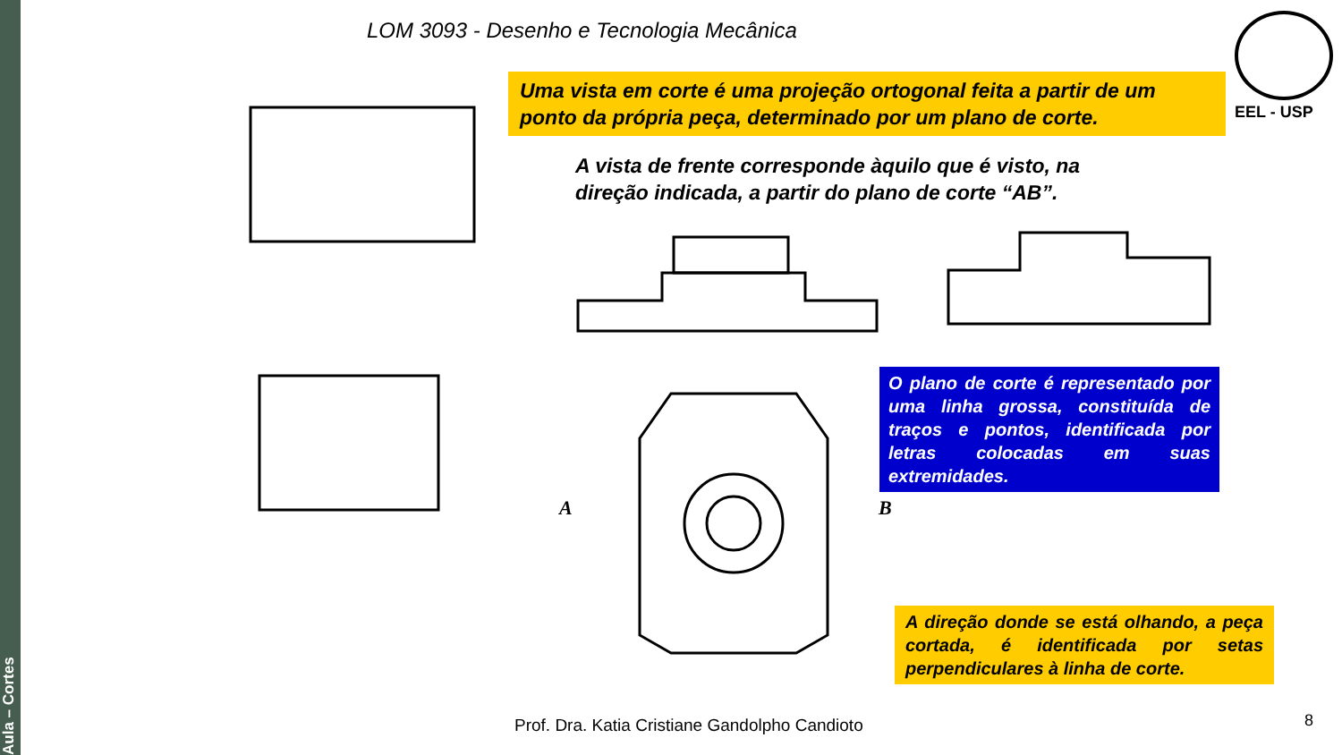Aula – Cortes
LOM 3093 - Desenho e Tecnologia Mecânica
EEL - USP
Uma vista em corte é uma projeção ortogonal feita a partir de um ponto da própria peça, determinado por um plano de corte.
A vista de frente corresponde àquilo que é visto, na direção indicada, a partir do plano de corte “AB”.
A B
O plano de corte é representado por uma linha grossa, constituída de traços e pontos, identificada por letras colocadas em suas extremidades.
A direção donde se está olhando, a peça cortada, é identificada por setas perpendiculares à linha de corte.
Prof. Dra. Katia Cristiane Gandolpho Candioto
8